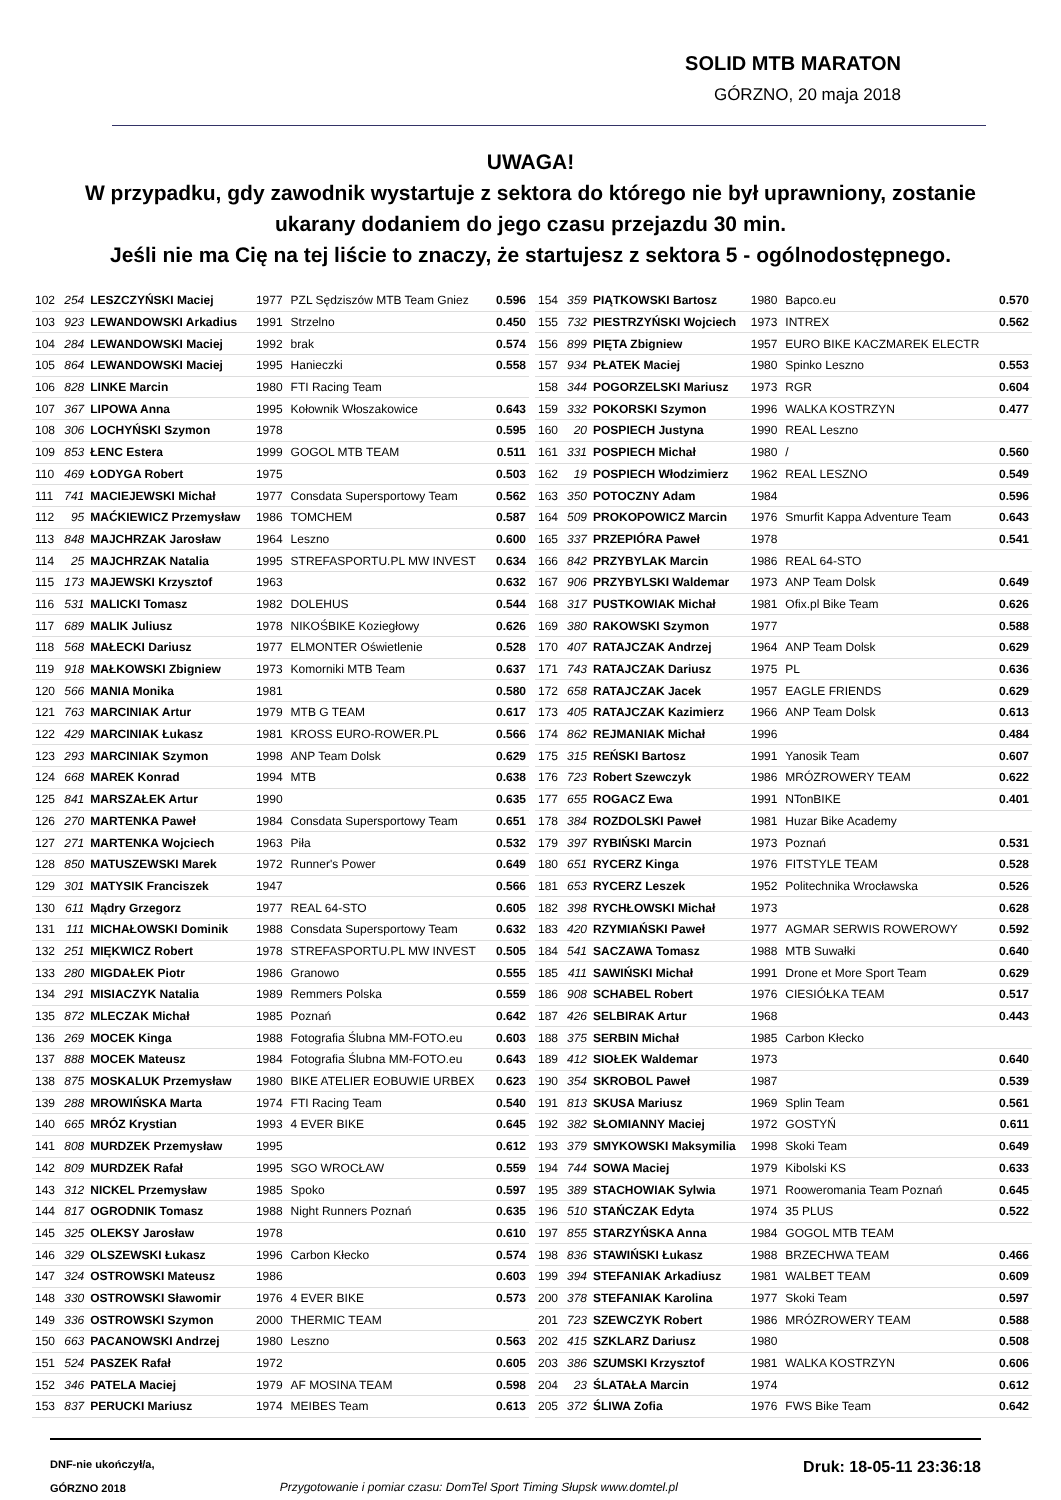SOLID MTB MARATON
GÓRZNO, 20 maja 2018
UWAGA!
W przypadku, gdy zawodnik wystartuje z sektora do którego nie był uprawniony, zostanie
ukarany dodaniem do jego czasu przejazdu 30 min.
Jeśli nie ma Cię na tej liście to znaczy, że startujesz z sektora 5 - ogólnodostępnego.
| 102 | 254 | LESZCZYŃSKI Maciej | 1977 | PZL Sędziszów MTB Team Gniez | 0.596 |
| 103 | 923 | LEWANDOWSKI Arkadius | 1991 | Strzelno | 0.450 |
| 104 | 284 | LEWANDOWSKI Maciej | 1992 | brak | 0.574 |
| 105 | 864 | LEWANDOWSKI Maciej | 1995 | Hanieczki | 0.558 |
| 106 | 828 | LINKE Marcin | 1980 | FTI Racing Team | |
| 107 | 367 | LIPOWA Anna | 1995 | Kołownik Włoszakowice | 0.643 |
| 108 | 306 | LOCHYŃSKI Szymon | 1978 | | 0.595 |
| 109 | 853 | ŁENC Estera | 1999 | GOGOL MTB TEAM | 0.511 |
| 110 | 469 | ŁODYGA Robert | 1975 | | 0.503 |
| 111 | 741 | MACIEJEWSKI Michał | 1977 | Consdata Supersportowy Team | 0.562 |
| 112 | 95 | MAĆKIEWICZ Przemysław | 1986 | TOMCHEM | 0.587 |
| 113 | 848 | MAJCHRZAK Jarosław | 1964 | Leszno | 0.600 |
| 114 | 25 | MAJCHRZAK Natalia | 1995 | STREFASPORTU.PL MW INVEST | 0.634 |
| 115 | 173 | MAJEWSKI Krzysztof | 1963 | | 0.632 |
| 116 | 531 | MALICKI Tomasz | 1982 | DOLEHUS | 0.544 |
| 117 | 689 | MALIK Juliusz | 1978 | NIKOŚBIKE Koziegłowy | 0.626 |
| 118 | 568 | MAŁECKI Dariusz | 1977 | ELMONTER Oświetlenie | 0.528 |
| 119 | 918 | MAŁKOWSKI Zbigniew | 1973 | Komorniki MTB Team | 0.637 |
| 120 | 566 | MANIA Monika | 1981 | | 0.580 |
| 121 | 763 | MARCINIAK Artur | 1979 | MTB G TEAM | 0.617 |
| 122 | 429 | MARCINIAK Łukasz | 1981 | KROSS EURO-ROWER.PL | 0.566 |
| 123 | 293 | MARCINIAK Szymon | 1998 | ANP Team Dolsk | 0.629 |
| 124 | 668 | MAREK Konrad | 1994 | MTB | 0.638 |
| 125 | 841 | MARSZAŁEK Artur | 1990 | | 0.635 |
| 126 | 270 | MARTENKA Paweł | 1984 | Consdata Supersportowy Team | 0.651 |
| 127 | 271 | MARTENKA Wojciech | 1963 | Piła | 0.532 |
| 128 | 850 | MATUSZEWSKI Marek | 1972 | Runner's Power | 0.649 |
| 129 | 301 | MATYSIK Franciszek | 1947 | | 0.566 |
| 130 | 611 | Mądry Grzegorz | 1977 | REAL 64-STO | 0.605 |
| 131 | 111 | MICHAŁOWSKI Dominik | 1988 | Consdata Supersportowy Team | 0.632 |
| 132 | 251 | MIĘKWICZ Robert | 1978 | STREFASPORTU.PL MW INVEST | 0.505 |
| 133 | 280 | MIGDAŁEK Piotr | 1986 | Granowo | 0.555 |
| 134 | 291 | MISIACZYK Natalia | 1989 | Remmers Polska | 0.559 |
| 135 | 872 | MLECZAK Michał | 1985 | Poznań | 0.642 |
| 136 | 269 | MOCEK Kinga | 1988 | Fotografia Ślubna MM-FOTO.eu | 0.603 |
| 137 | 888 | MOCEK Mateusz | 1984 | Fotografia Ślubna MM-FOTO.eu | 0.643 |
| 138 | 875 | MOSKALUK Przemysław | 1980 | BIKE ATELIER EOBUWIE URBEX | 0.623 |
| 139 | 288 | MROWIŃSKA Marta | 1974 | FTI Racing Team | 0.540 |
| 140 | 665 | MRÓZ Krystian | 1993 | 4 EVER BIKE | 0.645 |
| 141 | 808 | MURDZEK Przemysław | 1995 | | 0.612 |
| 142 | 809 | MURDZEK Rafał | 1995 | SGO WROCŁAW | 0.559 |
| 143 | 312 | NICKEL Przemysław | 1985 | Spoko | 0.597 |
| 144 | 817 | OGRODNIK Tomasz | 1988 | Night Runners Poznań | 0.635 |
| 145 | 325 | OLEKSY Jarosław | 1978 | | 0.610 |
| 146 | 329 | OLSZEWSKI Łukasz | 1996 | Carbon Kłecko | 0.574 |
| 147 | 324 | OSTROWSKI Mateusz | 1986 | | 0.603 |
| 148 | 330 | OSTROWSKI Sławomir | 1976 | 4 EVER BIKE | 0.573 |
| 149 | 336 | OSTROWSKI Szymon | 2000 | THERMIC TEAM | |
| 150 | 663 | PACANOWSKI Andrzej | 1980 | Leszno | 0.563 |
| 151 | 524 | PASZEK Rafał | 1972 | | 0.605 |
| 152 | 346 | PATELA Maciej | 1979 | AF MOSINA TEAM | 0.598 |
| 153 | 837 | PERUCKI Mariusz | 1974 | MEIBES Team | 0.613 |
| 154 | 359 | PIĄTKOWSKI Bartosz | 1980 | Bapco.eu | 0.570 |
| 155 | 732 | PIESTRZYŃSKI Wojciech | 1973 | INTREX | 0.562 |
| 156 | 899 | PIĘTA Zbigniew | 1957 | EURO BIKE KACZMAREK ELECTR | |
| 157 | 934 | PŁATEK Maciej | 1980 | Spinko Leszno | 0.553 |
| 158 | 344 | POGORZELSKI Mariusz | 1973 | RGR | 0.604 |
| 159 | 332 | POKORSKI Szymon | 1996 | WALKA KOSTRZYN | 0.477 |
| 160 | 20 | POSPIECH Justyna | 1990 | REAL Leszno | |
| 161 | 331 | POSPIECH Michał | 1980 | / | 0.560 |
| 162 | 19 | POSPIECH Włodzimierz | 1962 | REAL LESZNO | 0.549 |
| 163 | 350 | POTOCZNY Adam | 1984 | | 0.596 |
| 164 | 509 | PROKOPOWICZ Marcin | 1976 | Smurfit Kappa Adventure Team | 0.643 |
| 165 | 337 | PRZEPIÓRA Paweł | 1978 | | 0.541 |
| 166 | 842 | PRZYBYLAK Marcin | 1986 | REAL 64-STO | |
| 167 | 906 | PRZYBYLSKI Waldemar | 1973 | ANP Team Dolsk | 0.649 |
| 168 | 317 | PUSTKOWIAK Michał | 1981 | Ofix.pl Bike Team | 0.626 |
| 169 | 380 | RAKOWSKI Szymon | 1977 | | 0.588 |
| 170 | 407 | RATAJCZAK Andrzej | 1964 | ANP Team Dolsk | 0.629 |
| 171 | 743 | RATAJCZAK Dariusz | 1975 | PL | 0.636 |
| 172 | 658 | RATAJCZAK Jacek | 1957 | EAGLE FRIENDS | 0.629 |
| 173 | 405 | RATAJCZAK Kazimierz | 1966 | ANP Team Dolsk | 0.613 |
| 174 | 862 | REJMANIAK Michał | 1996 | | 0.484 |
| 175 | 315 | REŃSKI Bartosz | 1991 | Yanosik Team | 0.607 |
| 176 | 723 | Robert Szewczyk | 1986 | MRÓZROWERY TEAM | 0.622 |
| 177 | 655 | ROGACZ Ewa | 1991 | NTonBIKE | 0.401 |
| 178 | 384 | ROZDOLSKI Paweł | 1981 | Huzar Bike Academy | |
| 179 | 397 | RYBIŃSKI Marcin | 1973 | Poznań | 0.531 |
| 180 | 651 | RYCERZ Kinga | 1976 | FITSTYLE TEAM | 0.528 |
| 181 | 653 | RYCERZ Leszek | 1952 | Politechnika Wrocławska | 0.526 |
| 182 | 398 | RYCHŁOWSKI Michał | 1973 | | 0.628 |
| 183 | 420 | RZYMIAŃSKI Paweł | 1977 | AGMAR SERWIS ROWEROWY | 0.592 |
| 184 | 541 | SACZAWA Tomasz | 1988 | MTB Suwałki | 0.640 |
| 185 | 411 | SAWIŃSKI Michał | 1991 | Drone et More Sport Team | 0.629 |
| 186 | 908 | SCHABEL Robert | 1976 | CIESIÓŁKA TEAM | 0.517 |
| 187 | 426 | SELBIRAK Artur | 1968 | | 0.443 |
| 188 | 375 | SERBIN Michał | 1985 | Carbon Kłecko | |
| 189 | 412 | SIOŁEK Waldemar | 1973 | | 0.640 |
| 190 | 354 | SKROBOL Paweł | 1987 | | 0.539 |
| 191 | 813 | SKUSA Mariusz | 1969 | Splin Team | 0.561 |
| 192 | 382 | SŁOMIANNY Maciej | 1972 | GOSTYŃ | 0.611 |
| 193 | 379 | SMYKOWSKI Maksymilia | 1998 | Skoki Team | 0.649 |
| 194 | 744 | SOWA Maciej | 1979 | Kibolski KS | 0.633 |
| 195 | 389 | STACHOWIAK Sylwia | 1971 | Rooweromania Team Poznań | 0.645 |
| 196 | 510 | STAŃCZAK Edyta | 1974 | 35 PLUS | 0.522 |
| 197 | 855 | STARZYŃSKA Anna | 1984 | GOGOL MTB TEAM | |
| 198 | 836 | STAWIŃSKI Łukasz | 1988 | BRZECHWA TEAM | 0.466 |
| 199 | 394 | STEFANIAK Arkadiusz | 1981 | WALBET TEAM | 0.609 |
| 200 | 378 | STEFANIAK Karolina | 1977 | Skoki Team | 0.597 |
| 201 | 723 | SZEWCZYK Robert | 1986 | MRÓZROWERY TEAM | 0.588 |
| 202 | 415 | SZKLARZ Dariusz | 1980 | | 0.508 |
| 203 | 386 | SZUMSKI Krzysztof | 1981 | WALKA KOSTRZYN | 0.606 |
| 204 | 23 | ŚLATAŁA Marcin | 1974 | | 0.612 |
| 205 | 372 | ŚLIWA Zofia | 1976 | FWS Bike Team | 0.642 |
DNF-nie ukończył/a,
GÓRZNO 2018
Przygotowanie i pomiar czasu: DomTel Sport Timing Słupsk www.domtel.pl
Druk: 18-05-11 23:36:18